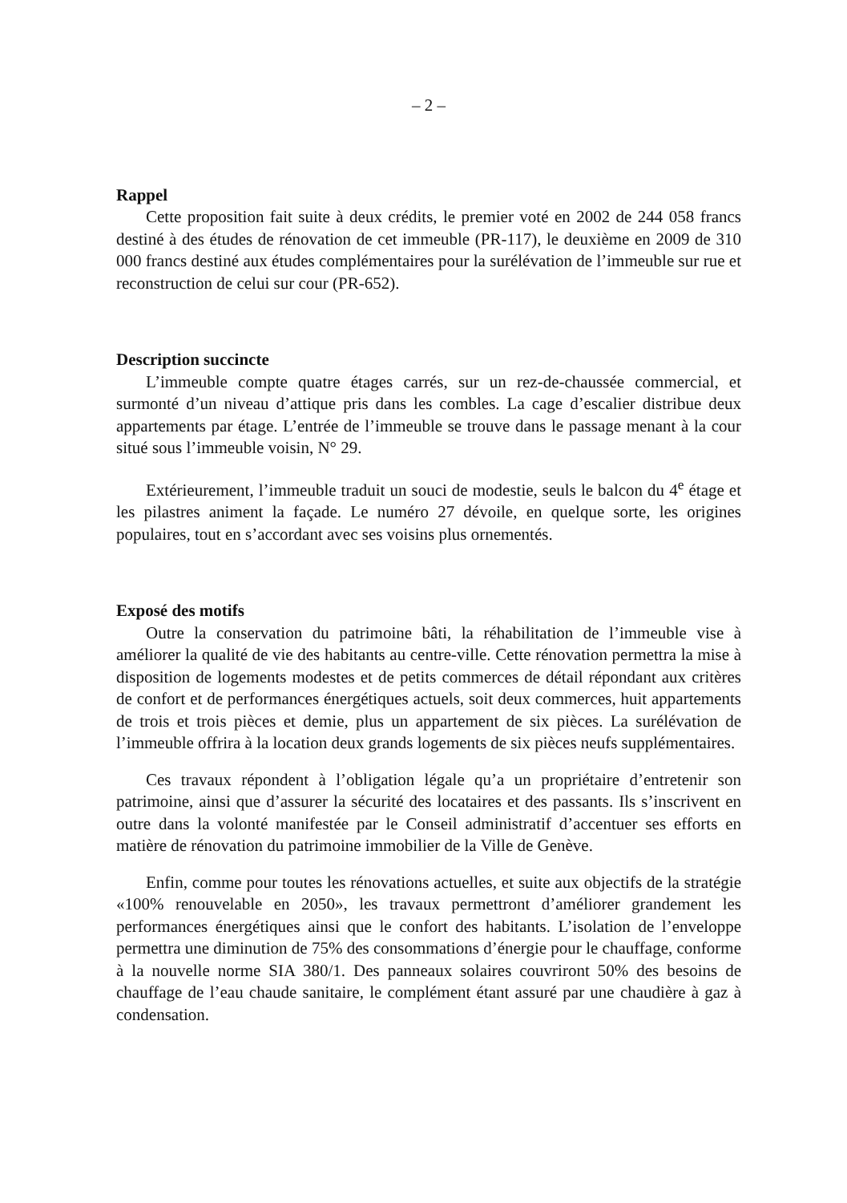– 2 –
Rappel
Cette proposition fait suite à deux crédits, le premier voté en 2002 de 244 058 francs destiné à des études de rénovation de cet immeuble (PR-117), le deuxième en 2009 de 310 000 francs destiné aux études complémentaires pour la surélévation de l’immeuble sur rue et reconstruction de celui sur cour (PR-652).
Description succincte
L’immeuble compte quatre étages carrés, sur un rez-de-chaussée commercial, et surmonté d’un niveau d’attique pris dans les combles. La cage d’escalier distribue deux appartements par étage. L’entrée de l’immeuble se trouve dans le passage menant à la cour situé sous l’immeuble voisin, N° 29.
Extérieurement, l’immeuble traduit un souci de modestie, seuls le balcon du 4<sup>e</sup> étage et les pilastres animent la façade. Le numéro 27 dévoile, en quelque sorte, les origines populaires, tout en s’accordant avec ses voisins plus ornementés.
Exposé des motifs
Outre la conservation du patrimoine bâti, la réhabilitation de l’immeuble vise à améliorer la qualité de vie des habitants au centre-ville. Cette rénovation permettra la mise à disposition de logements modestes et de petits commerces de détail répondant aux critères de confort et de performances énergétiques actuels, soit deux commerces, huit appartements de trois et trois pièces et demie, plus un appartement de six pièces. La surélévation de l’immeuble offrira à la location deux grands logements de six pièces neufs supplémentaires.
Ces travaux répondent à l’obligation légale qu’a un propriétaire d’entretenir son patrimoine, ainsi que d’assurer la sécurité des locataires et des passants. Ils s’inscrivent en outre dans la volonté manifestée par le Conseil administratif d’accentuer ses efforts en matière de rénovation du patrimoine immobilier de la Ville de Genève.
Enfin, comme pour toutes les rénovations actuelles, et suite aux objectifs de la stratégie «100% renouvelable en 2050», les travaux permettront d’améliorer grandement les performances énergétiques ainsi que le confort des habitants. L’isolation de l’enveloppe permettra une diminution de 75% des consommations d’énergie pour le chauffage, conforme à la nouvelle norme SIA 380/1. Des panneaux solaires couvriront 50% des besoins de chauffage de l’eau chaude sanitaire, le complément étant assuré par une chaudière à gaz à condensation.